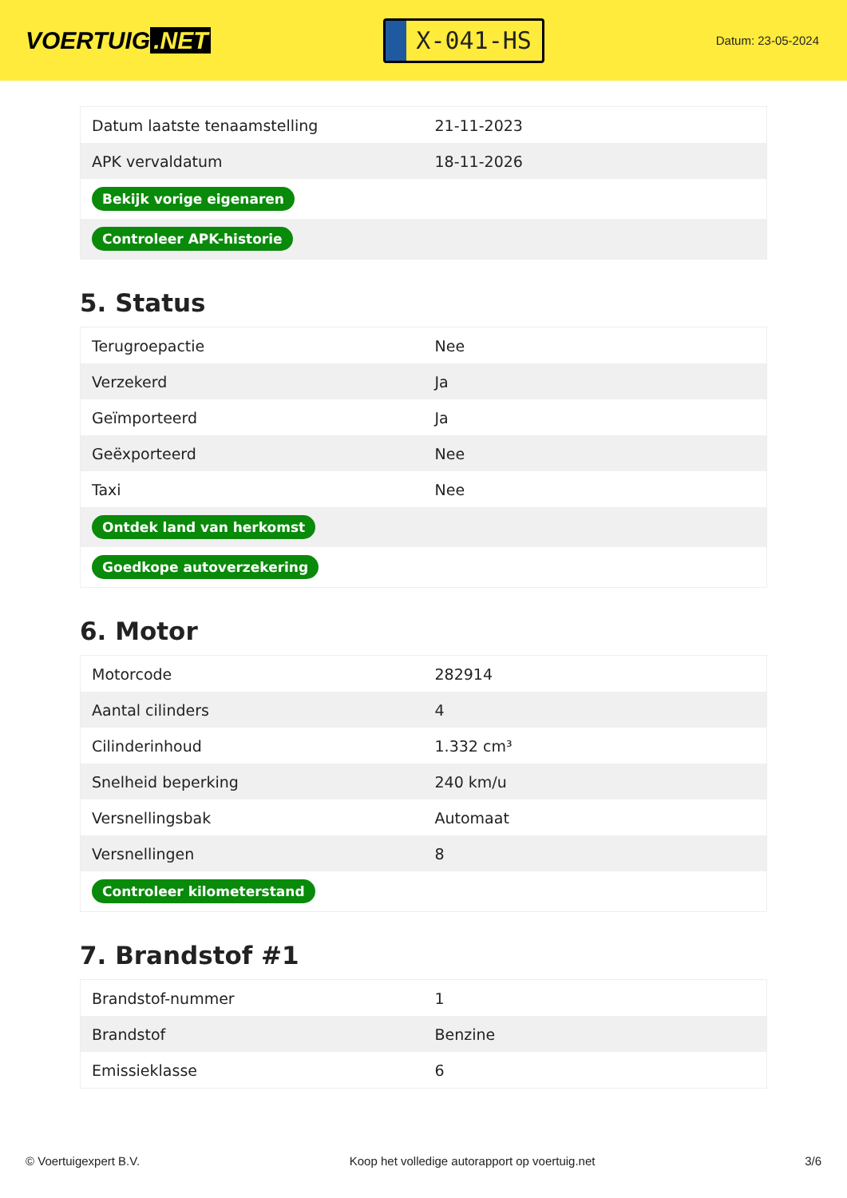VOERTUIG.NET
X-041-HS
Datum: 23-05-2024
| Datum laatste tenaamstelling | 21-11-2023 |
| APK vervaldatum | 18-11-2026 |
| Bekijk vorige eigenaren | |
| Controleer APK-historie | |
5. Status
| Terugroepactie | Nee |
| Verzekerd | Ja |
| Geïmporteerd | Ja |
| Geëxporteerd | Nee |
| Taxi | Nee |
| Ontdek land van herkomst | |
| Goedkope autoverzekering | |
6. Motor
| Motorcode | 282914 |
| Aantal cilinders | 4 |
| Cilinderinhoud | 1.332 cm³ |
| Snelheid beperking | 240 km/u |
| Versnellingsbak | Automaat |
| Versnellingen | 8 |
| Controleer kilometerstand | |
7. Brandstof #1
| Brandstof-nummer | 1 |
| Brandstof | Benzine |
| Emissieklasse | 6 |
© Voertuigexpert B.V. Koop het volledige autorapport op voertuig.net 3/6